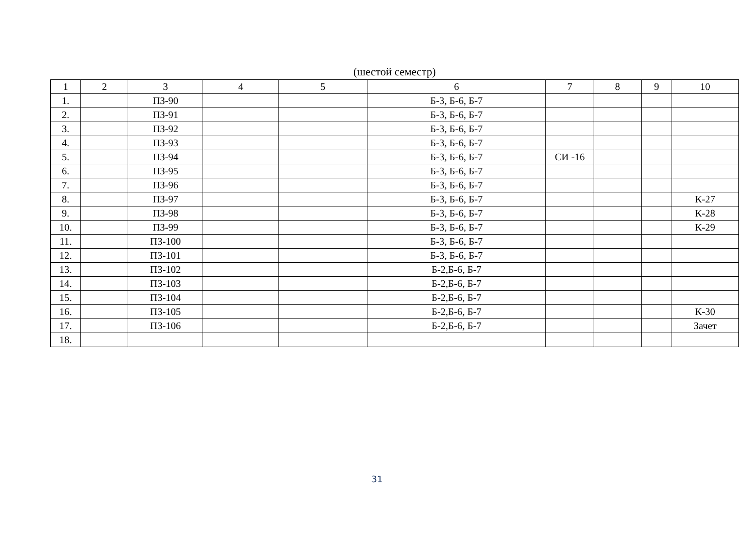(шестой семестр)
| 1 | 2 | 3 | 4 | 5 | 6 | 7 | 8 | 9 | 10 |
| 1. | | ПЗ-90 | | | Б-3, Б-6, Б-7 | | | | |
| 2. | | ПЗ-91 | | | Б-3, Б-6, Б-7 | | | | |
| 3. | | ПЗ-92 | | | Б-3, Б-6, Б-7 | | | | |
| 4. | | ПЗ-93 | | | Б-3, Б-6, Б-7 | | | | |
| 5. | | ПЗ-94 | | | Б-3, Б-6, Б-7 | СИ -16 | | | |
| 6. | | ПЗ-95 | | | Б-3, Б-6, Б-7 | | | | |
| 7. | | ПЗ-96 | | | Б-3, Б-6, Б-7 | | | | |
| 8. | | ПЗ-97 | | | Б-3, Б-6, Б-7 | | | | К-27 |
| 9. | | ПЗ-98 | | | Б-3, Б-6, Б-7 | | | | К-28 |
| 10. | | ПЗ-99 | | | Б-3, Б-6, Б-7 | | | | К-29 |
| 11. | | ПЗ-100 | | | Б-3, Б-6, Б-7 | | | | |
| 12. | | ПЗ-101 | | | Б-3, Б-6, Б-7 | | | | |
| 13. | | ПЗ-102 | | | Б-2,Б-6, Б-7 | | | | |
| 14. | | ПЗ-103 | | | Б-2,Б-6, Б-7 | | | | |
| 15. | | ПЗ-104 | | | Б-2,Б-6, Б-7 | | | | |
| 16. | | ПЗ-105 | | | Б-2,Б-6, Б-7 | | | | К-30 |
| 17. | | ПЗ-106 | | | Б-2,Б-6, Б-7 | | | | Зачет |
| 18. | | | | | | | | | |
31